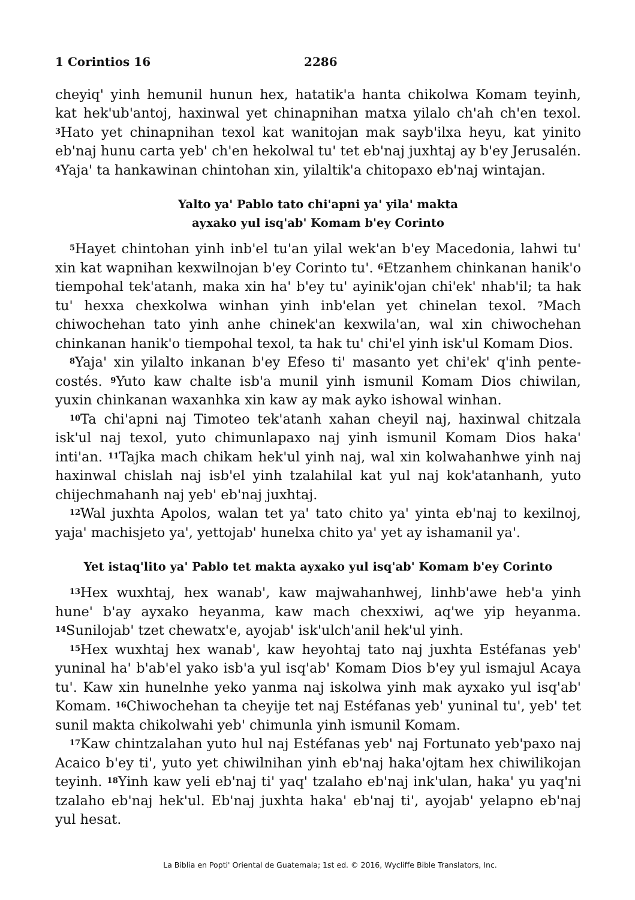1 Corintios 16 2286
cheyiq' yinh hemunil hunun hex, hatatik'a hanta chikolwa Komam teyinh, kat hek'ub'antoj, haxinwal yet chinapnihan matxa yilalo ch'ah ch'en texol. <sup>3</sup>Hato yet chinapnihan texol kat wanitojan mak sayb'il­xa heyu, kat yinito eb'naj hunu carta yeb' ch'en hekolwal tu' tet eb'naj juxhtaj ay b'ey Jerusalén. <sup>4</sup>Yaja' ta hankawinan chintohan xin, yilaltik'a chitopaxo eb'naj wintajan.
Yalto ya' Pablo tato chi'apni ya' yila' makta
ayxako yul isq'ab' Komam b'ey Corinto
<sup>5</sup> Hayet chintohan yinh inb'el tu'an yilal wek'an b'ey Macedonia, lahwi tu' xin kat wapnihan kexwilnojan b'ey Corinto tu'. <sup>6</sup>Etzanhem chinkanan hanik'o tiempohal tek'atanh, maka xin ha' b'ey tu' ayinik'ojan chi'ek' nhab'il; ta hak tu' hexxa chexkolwa winhan yinh inb'elan yet chinelan texol. <sup>7</sup>Mach chiwochehan tato yinh anhe chinek'an kexwila'an, wal xin chiwochehan chinkanan hanik'o tiempohal texol, ta hak tu' chi'el yinh isk'ul Komam Dios.
<sup>8</sup> Yaja' xin yilalto inkanan b'ey Efeso ti' masanto yet chi'ek' q'inh pente­costés. <sup>9</sup>Yuto kaw chalte isb'a munil yinh ismunil Komam Dios chiwilan, yuxin chinkanan waxanhka xin kaw ay mak ayko ishowal winhan.
<sup>10</sup> Ta chi'apni naj Timoteo tek'atanh xahan cheyil naj, haxinwal chitzala isk'ul naj texol, yuto chimunlapaxo naj yinh ismunil Komam Dios haka' inti'an. <sup>11</sup>Tajka mach chikam hek'ul yinh naj, wal xin kolwahanhwe yinh naj haxinwal chislah naj isb'el yinh tzalahilal kat yul naj kok'atanhanh, yuto chijechmahanh naj yeb' eb'naj juxhtaj.
<sup>12</sup> Wal juxhta Apolos, walan tet ya' tato chito ya' yinta eb'naj to kexilnoj, yaja' machisjeto ya', yettojab' hunelxa chito ya' yet ay ishamanil ya'.
Yet istaq'lito ya' Pablo tet makta ayxako yul isq'ab' Komam b'ey Corinto
<sup>13</sup> Hex wuxhtaj, hex wanab', kaw majwahanhwej, linhb'awe heb'a yinh hune' b'ay ayxako heyanma, kaw mach chexxiwi, aq'we yip heyanma. <sup>14</sup>Sunilojab' tzet chewatx'e, ayojab' isk'ulch'anil hek'ul yinh.
<sup>15</sup> Hex wuxhtaj hex wanab', kaw heyohtaj tato naj juxhta Estéfanas yeb' yuninal ha' b'ab'el yako isb'a yul isq'ab' Komam Dios b'ey yul ismajul Acaya tu'. Kaw xin hunelnhe yeko yanma naj iskolwa yinh mak ayxako yul isq'ab' Komam. <sup>16</sup>Chiwochehan ta cheyije tet naj Estéfanas yeb' yuninal tu', yeb' tet sunil makta chikolwahi yeb' chimunla yinh ismunil Komam.
<sup>17</sup> Kaw chintzalahan yuto hul naj Estéfanas yeb' naj Fortunato yeb'paxo naj Acaico b'ey ti', yuto yet chiwilnihan yinh eb'naj haka'ojtam hex chi­wilikojan teyinh. <sup>18</sup>Yinh kaw yeli eb'naj ti' yaq' tzalaho eb'naj ink'ulan, haka' yu yaq'ni tzalaho eb'naj hek'ul. Eb'naj juxhta haka' eb'naj ti', ayo­jab' yelapno eb'naj yul hesat.
La Biblia en Popti' Oriental de Guatemala; 1st ed. © 2016, Wycliffe Bible Translators, Inc.